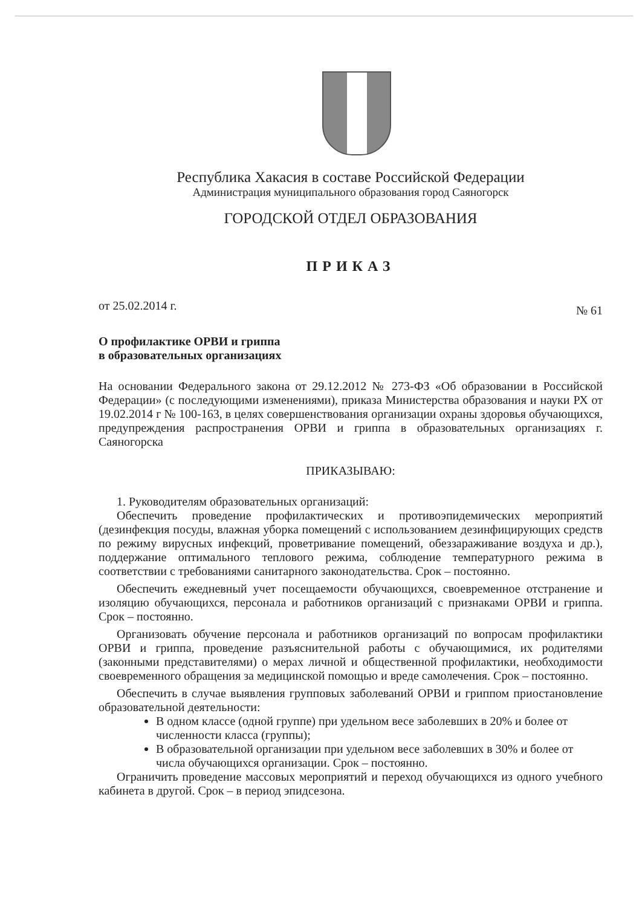Республика Хакасия в составе Российской Федерации
Администрация муниципального образования город Саяногорск
ГОРОДСКОЙ ОТДЕЛ ОБРАЗОВАНИЯ
ПРИКАЗ
от 25.02.2014 г. № 61
О профилактике ОРВИ и гриппа
в образовательных организациях
На основании Федерального закона от 29.12.2012 № 273-ФЗ «Об образовании в Российской Федерации» (с последующими изменениями), приказа Министерства образования и науки РХ от 19.02.2014 г № 100-163, в целях совершенствования организации охраны здоровья обучающихся, предупреждения распространения ОРВИ и гриппа в образовательных организациях г. Саяногорска
ПРИКАЗЫВАЮ:
1. Руководителям образовательных организаций:
Обеспечить проведение профилактических и противоэпидемических мероприятий (дезинфекция посуды, влажная уборка помещений с использованием дезинфицирующих средств по режиму вирусных инфекций, проветривание помещений, обеззараживание воздуха и др.), поддержание оптимального теплового режима, соблюдение температурного режима в соответствии с требованиями санитарного законодательства. Срок – постоянно.
Обеспечить ежедневный учет посещаемости обучающихся, своевременное отстранение и изоляцию обучающихся, персонала и работников организаций с признаками ОРВИ и гриппа. Срок – постоянно.
Организовать обучение персонала и работников организаций по вопросам профилактики ОРВИ и гриппа, проведение разъяснительной работы с обучающимися, их родителями (законными представителями) о мерах личной и общественной профилактики, необходимости своевременного обращения за медицинской помощью и вреде самолечения. Срок – постоянно.
Обеспечить в случае выявления групповых заболеваний ОРВИ и гриппом приостановление образовательной деятельности:
В одном классе (одной группе) при удельном весе заболевших в 20% и более от численности класса (группы);
В образовательной организации при удельном весе заболевших в 30% и более от числа обучающихся организации. Срок – постоянно.
Ограничить проведение массовых мероприятий и переход обучающихся из одного учебного кабинета в другой. Срок – в период эпидсезона.